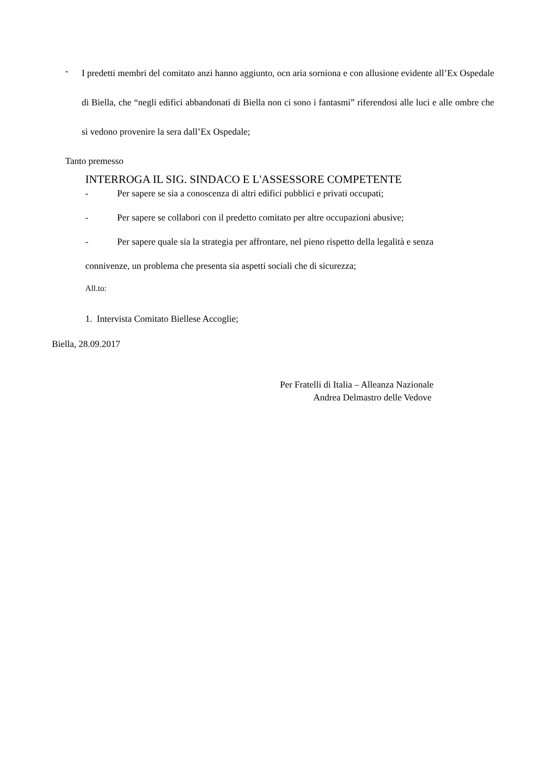-
I predetti membri del comitato anzi hanno aggiunto, ocn aria sorniona e con allusione evidente all’Ex Ospedale di Biella, che “negli edifici abbandonati di Biella non ci sono i fantasmi” riferendosi alle luci e alle ombre che si vedono provenire la sera dall’Ex Ospedale;
Tanto premesso
INTERROGA IL SIG. SINDACO E L'ASSESSORE COMPETENTE
- Per sapere se sia a conoscenza di altri edifici pubblici e privati occupati;
- Per sapere se collabori con il predetto comitato per altre occupazioni abusive;
- Per sapere quale sia la strategia per affrontare, nel pieno rispetto della legalità e senza
connivenze, un problema che presenta sia aspetti sociali che di sicurezza;
All.to:
1. Intervista Comitato Biellese Accoglie;
Biella, 28.09.2017
Per Fratelli di Italia – Alleanza Nazionale
Andrea Delmastro delle Vedove